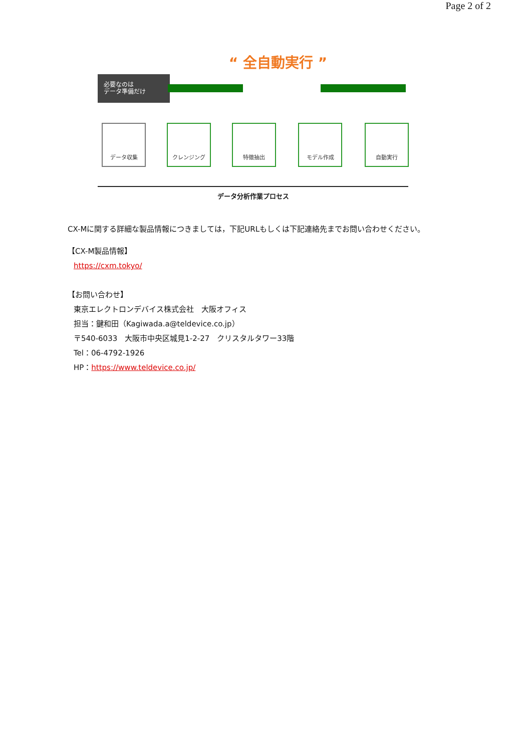Page 2 of 2
“ 全自動実行 ”
必要なのは
データ準備だけ
データ収集 クレンジング 特徴抽出 モデル作成 自動実行
データ分析作業プロセス
CX-Mに関する詳細な製品情報につきましては，下記URLもしくは下記連絡先までお問い合わせください。
【CX-M製品情報】
https://cxm.tokyo/
【お問い合わせ】
東京エレクトロンデバイス株式会社　大阪オフィス
担当：鍵和田（Kagiwada.a@teldevice.co.jp）
〒540-6033　大阪市中央区城見1-2-27　クリスタルタワー33階
Tel：06-4792-1926
HP：https://www.teldevice.co.jp/